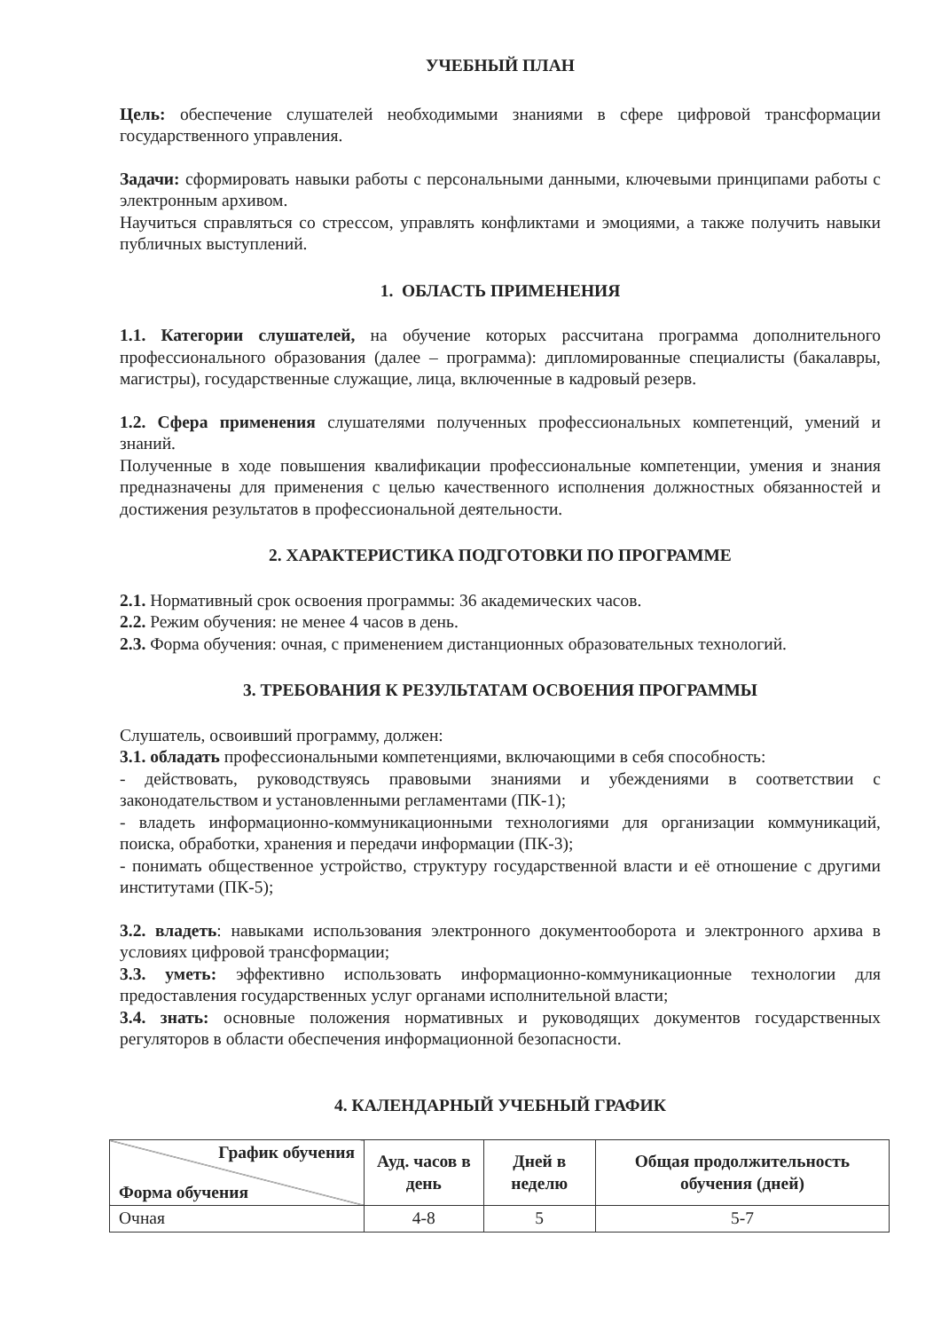УЧЕБНЫЙ ПЛАН
Цель: обеспечение слушателей необходимыми знаниями в сфере цифровой трансформации государственного управления.
Задачи: сформировать навыки работы с персональными данными, ключевыми принципами работы с электронным архивом.
Научиться справляться со стрессом, управлять конфликтами и эмоциями, а также получить навыки публичных выступлений.
1. ОБЛАСТЬ ПРИМЕНЕНИЯ
1.1. Категории слушателей, на обучение которых рассчитана программа дополнительного профессионального образования (далее – программа): дипломированные специалисты (бакалавры, магистры), государственные служащие, лица, включенные в кадровый резерв.
1.2. Сфера применения слушателями полученных профессиональных компетенций, умений и знаний.
Полученные в ходе повышения квалификации профессиональные компетенции, умения и знания предназначены для применения с целью качественного исполнения должностных обязанностей и достижения результатов в профессиональной деятельности.
2. ХАРАКТЕРИСТИКА ПОДГОТОВКИ ПО ПРОГРАММЕ
2.1. Нормативный срок освоения программы: 36 академических часов.
2.2. Режим обучения: не менее 4 часов в день.
2.3. Форма обучения: очная, с применением дистанционных образовательных технологий.
3. ТРЕБОВАНИЯ К РЕЗУЛЬТАТАМ ОСВОЕНИЯ ПРОГРАММЫ
Слушатель, освоивший программу, должен:
3.1. обладать профессиональными компетенциями, включающими в себя способность:
- действовать, руководствуясь правовыми знаниями и убеждениями в соответствии с законодательством и установленными регламентами (ПК-1);
- владеть информационно-коммуникационными технологиями для организации коммуникаций, поиска, обработки, хранения и передачи информации (ПК-3);
- понимать общественное устройство, структуру государственной власти и её отношение с другими институтами (ПК-5);
3.2. владеть: навыками использования электронного документооборота и электронного архива в условиях цифровой трансформации;
3.3. уметь: эффективно использовать информационно-коммуникационные технологии для предоставления государственных услуг органами исполнительной власти;
3.4. знать: основные положения нормативных и руководящих документов государственных регуляторов в области обеспечения информационной безопасности.
4. КАЛЕНДАРНЫЙ УЧЕБНЫЙ ГРАФИК
| График обучения Форма обучения | Ауд. часов в день | Дней в неделю | Общая продолжительность обучения (дней) |
| --- | --- | --- | --- |
| Очная | 4-8 | 5 | 5-7 |